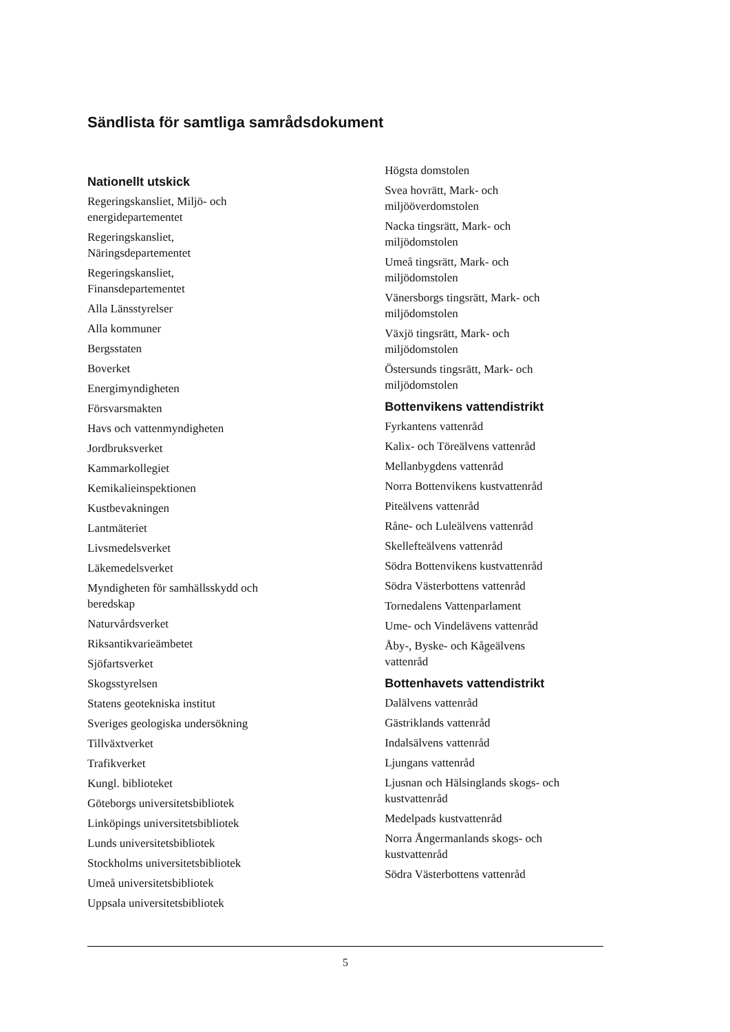Sändlista för samtliga samrådsdokument
Nationellt utskick
Regeringskansliet, Miljö- och
energidepartementet
Regeringskansliet,
Näringsdepartementet
Regeringskansliet,
Finansdepartementet
Alla Länsstyrelser
Alla kommuner
Bergsstaten
Boverket
Energimyndigheten
Försvarsmakten
Havs och vattenmyndigheten
Jordbruksverket
Kammarkollegiet
Kemikalieinspektionen
Kustbevakningen
Lantmäteriet
Livsmedelsverket
Läkemedelsverket
Myndigheten för samhällsskydd och
beredskap
Naturvårdsverket
Riksantikvarieämbetet
Sjöfartsverket
Skogsstyrelsen
Statens geotekniska institut
Sveriges geologiska undersökning
Tillväxtverket
Trafikverket
Kungl. biblioteket
Göteborgs universitetsbibliotek
Linköpings universitetsbibliotek
Lunds universitetsbibliotek
Stockholms universitetsbibliotek
Umeå universitetsbibliotek
Uppsala universitetsbibliotek
Högsta domstolen
Svea hovrätt, Mark- och
miljööverdomstolen
Nacka tingsrätt, Mark- och
miljödomstolen
Umeå tingsrätt, Mark- och
miljödomstolen
Vänersborgs tingsrätt, Mark- och
miljödomstolen
Växjö tingsrätt, Mark- och
miljödomstolen
Östersunds tingsrätt, Mark- och
miljödomstolen
Bottenvikens vattendistrikt
Fyrkantens vattenråd
Kalix- och Töreälvens vattenråd
Mellanbygdens vattenråd
Norra Bottenvikens kustvattenråd
Piteälvens vattenråd
Råne- och Luleälvens vattenråd
Skellefteälvens vattenråd
Södra Bottenvikens kustvattenråd
Södra Västerbottens vattenråd
Tornedalens Vattenparlament
Ume- och Vindelävens vattenråd
Åby-, Byske- och Kågeälvens
vattenråd
Bottenhavets vattendistrikt
Dalälvens vattenråd
Gästriklands vattenråd
Indalsälvens vattenråd
Ljungans vattenråd
Ljusnan och Hälsinglands skogs- och
kustvattenråd
Medelpads kustvattenråd
Norra Ångermanlands skogs- och
kustvattenråd
Södra Västerbottens vattenråd
5